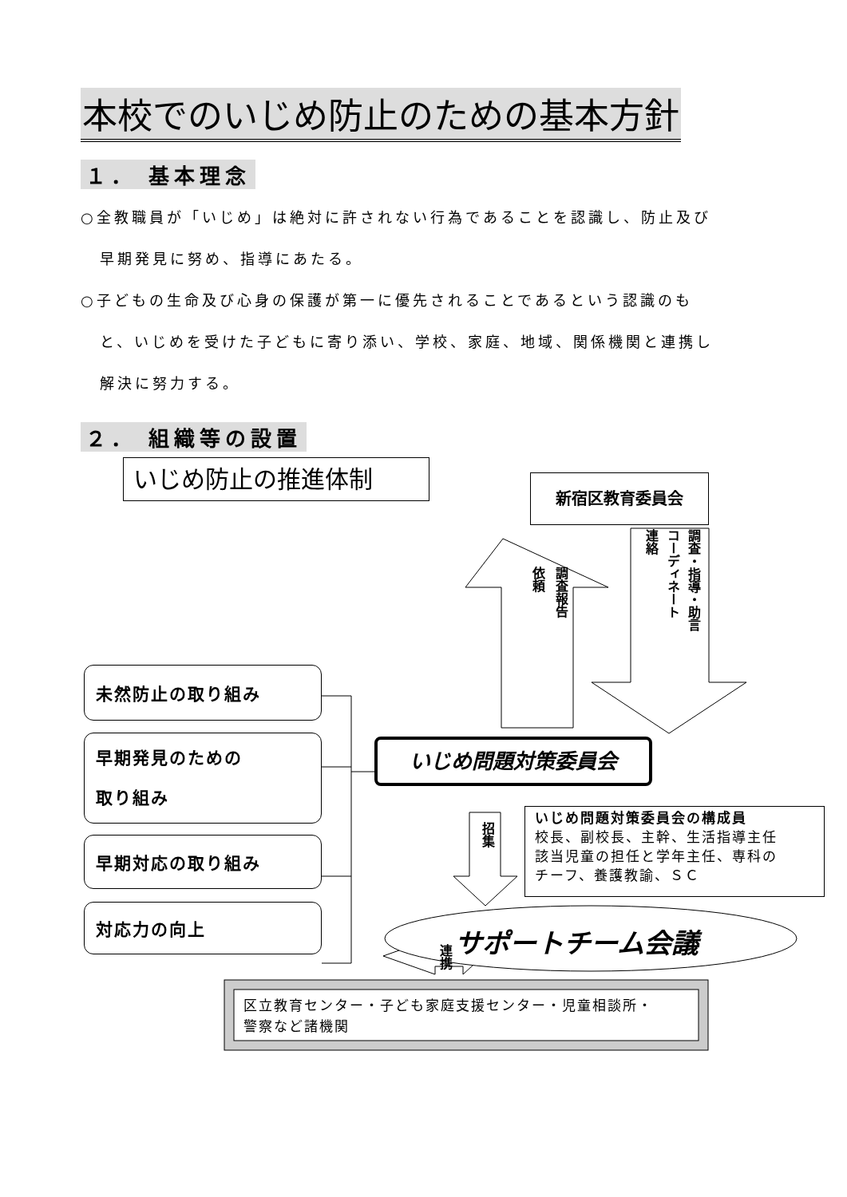本校でのいじめ防止のための基本方針
１． 基本理念
○全教職員が「いじめ」は絶対に許されない行為であることを認識し、防止及び
早期発見に努め、指導にあたる。
○子どもの生命及び心身の保護が第一に優先されることであるという認識のも
と、いじめを受けた子どもに寄り添い、学校、家庭、地域、関係機関と連携し
解決に努力する。
２． 組織等の設置
いじめ防止の推進体制 新宿区教育委員会
調査報告
依頼
調査・指導・助言
コーディネート
連絡
未然防止の取り組み
早期発見のための
取り組み
早期対応の取り組み
対応力の向上
いじめ問題対策委員会
招集
いじめ問題対策委員会の構成員
校長、副校長、主幹、生活指導主任
該当児童の担任と学年主任、専科の
チーフ、養護教諭、ＳＣ
サポートチーム会議
連携
区立教育センター・子ども家庭支援センター・児童相談所・
警察など諸機関